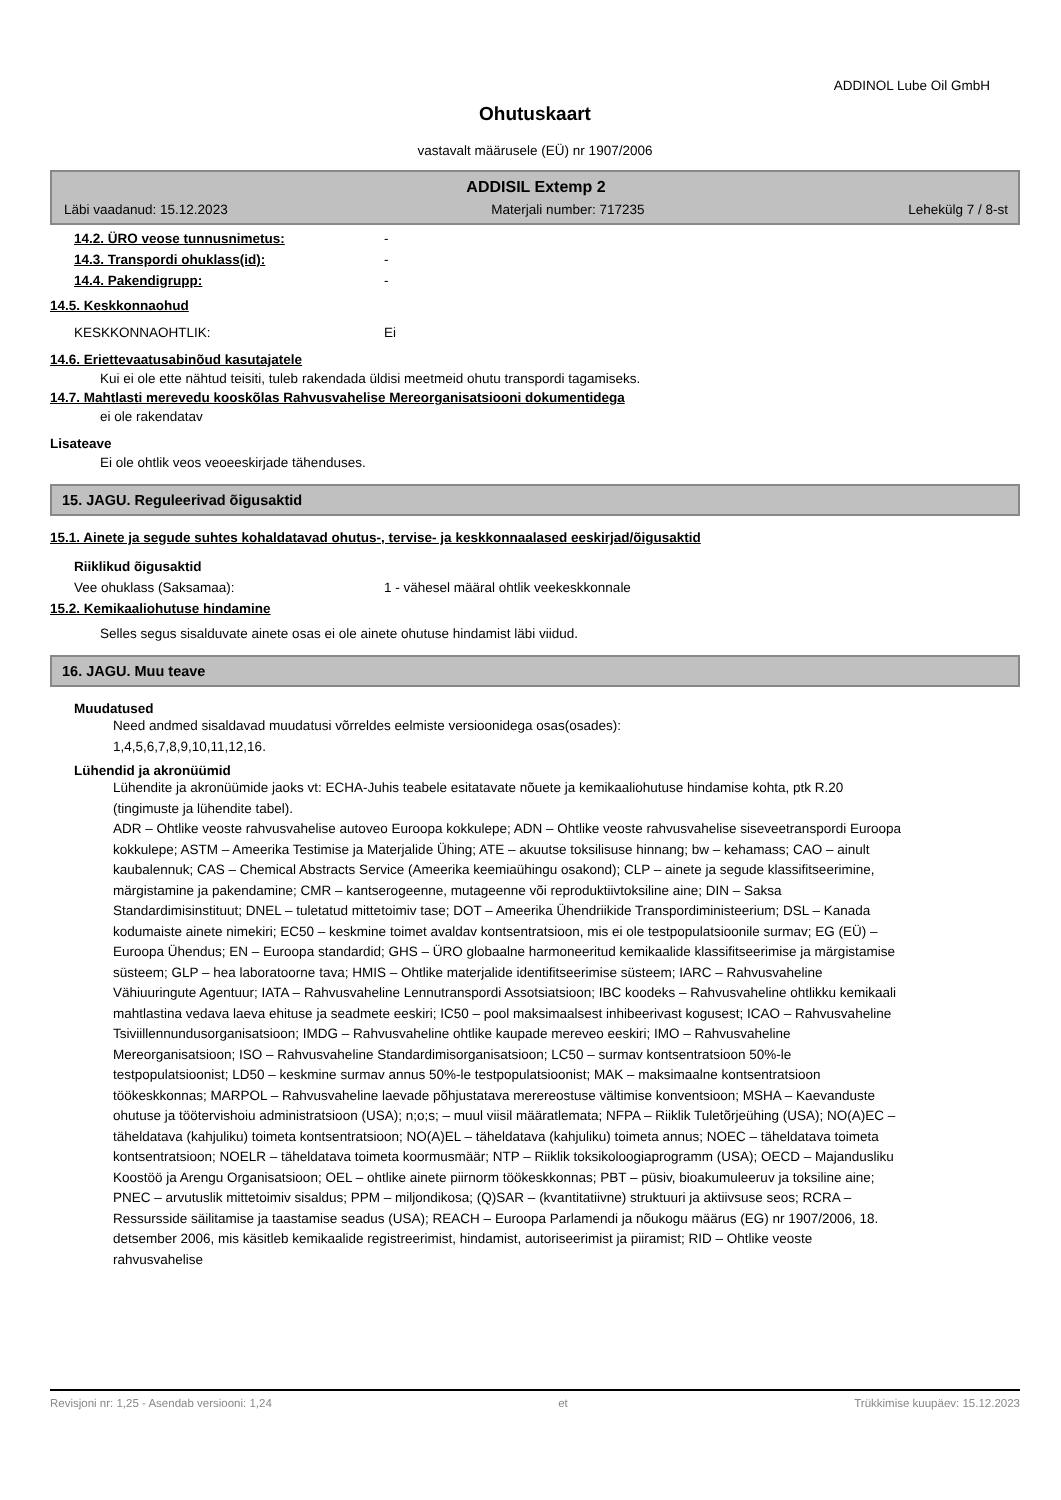ADDINOL Lube Oil GmbH
Ohutuskaart
vastavalt määrusele (EÜ) nr 1907/2006
ADDISIL Extemp 2
Läbi vaadanud: 15.12.2023 Materjali number: 717235 Lehekülg 7 / 8-st
14.2. ÜRO veose tunnusnimetus: -
14.3. Transpordi ohuklass(id): -
14.4. Pakendigrupp: -
14.5. Keskkonnaohud
KESKKONNAOHTLIK: Ei
14.6. Eriettevaatusabinõud kasutajatele
Kui ei ole ette nähtud teisiti, tuleb rakendada üldisi meetmeid ohutu transpordi tagamiseks.
14.7. Mahtlasti merevedu kooskõlas Rahvusvahelise Mereorganisatsiooni dokumentidega
ei ole rakendatav
Lisateave
Ei ole ohtlik veos veoeeskirjade tähenduses.
15. JAGU. Reguleerivad õigusaktid
15.1. Ainete ja segude suhtes kohaldatavad ohutus-, tervise- ja keskkonnaalased eeskirjad/õigusaktid
Riiklikud õigusaktid
Vee ohuklass (Saksamaa): 1 - vähesel määral ohtlik veekeskkonnale
15.2. Kemikaaliohutuse hindamine
Selles segus sisalduvate ainete osas ei ole ainete ohutuse hindamist läbi viidud.
16. JAGU. Muu teave
Muudatused
Need andmed sisaldavad muudatusi võrreldes eelmiste versioonidega osas(osades):
1,4,5,6,7,8,9,10,11,12,16.
Lühendid ja akronüümid
Lühendite ja akronüümide jaoks vt: ECHA-Juhis teabele esitatavate nõuete ja kemikaaliohutuse hindamise kohta, ptk R.20 (tingimuste ja lühendite tabel).
ADR – Ohtlike veoste rahvusvahelise autoveo Euroopa kokkulepe; ADN – Ohtlike veoste rahvusvahelise siseveetranspordi Euroopa kokkulepe; ASTM – Ameerika Testimise ja Materjalide Ühing; ATE – akuutse toksilisuse hinnang; bw – kehamass; CAO – ainult kaubalennuk; CAS – Chemical Abstracts Service (Ameerika keemiaühingu osakond); CLP – ainete ja segude klassifitseerimine, märgistamine ja pakendamine; CMR – kantserogeenne, mutageenne või reproduktiivtoksiline aine; DIN – Saksa Standardimisinstituut; DNEL – tuletatud mittetoimiv tase; DOT – Ameerika Ühendriikide Transpordiministeerium; DSL – Kanada kodumaiste ainete nimekiri; EC50 – keskmine toimet avaldav kontsentratsioon, mis ei ole testpopulatsioonile surmav; EG (EÜ) – Euroopa Ühendus; EN – Euroopa standardid; GHS – ÜRO globaalne harmoneeritud kemikaalide klassifitseerimise ja märgistamise süsteem; GLP – hea laboratoorne tava; HMIS – Ohtlike materjalide identifitseerimise süsteem; IARC – Rahvusvaheline Vähiuuringute Agentuur; IATA – Rahvusvaheline Lennutranspordi Assotsiatsioon; IBC koodeks – Rahvusvaheline ohtlikku kemikaali mahtlastina vedava laeva ehituse ja seadmete eeskiri; IC50 – pool maksimaalsest inhibeerivast kogusest; ICAO – Rahvusvaheline Tsiviillennundusorganisatsioon; IMDG – Rahvusvaheline ohtlike kaupade mereveo eeskiri; IMO – Rahvusvaheline Mereorganisatsioon; ISO – Rahvusvaheline Standardimisorganisatsioon; LC50 – surmav kontsentratsioon 50%-le testpopulatsioonist; LD50 – keskmine surmav annus 50%-le testpopulatsioonist; MAK – maksimaalne kontsentratsioon töökeskkonnas; MARPOL – Rahvusvaheline laevade põhjustatava merereostuse vältimise konventsioon; MSHA – Kaevanduste ohutuse ja töötervishoiu administratsioon (USA); n;o;s; – muul viisil määratlemata; NFPA – Riiklik Tuletõrjeühing (USA); NO(A)EC – täheldatava (kahjuliku) toimeta kontsentratsioon; NO(A)EL – täheldatava (kahjuliku) toimeta annus; NOEC – täheldatava toimeta kontsentratsioon; NOELR – täheldatava toimeta koormusmäär; NTP – Riiklik toksikoloogiaprogramm (USA); OECD – Majandusliku Koostöö ja Arengu Organisatsioon; OEL – ohtlike ainete piirnorm töökeskkonnas; PBT – püsiv, bioakumuleeruv ja toksiline aine; PNEC – arvutuslik mittetoimiv sisaldus; PPM – miljondikosa; (Q)SAR – (kvantitatiivne) struktuuri ja aktiivsuse seos; RCRA – Ressursside säilitamise ja taastamise seadus (USA); REACH – Euroopa Parlamendi ja nõukogu määrus (EG) nr 1907/2006, 18. detsember 2006, mis käsitleb kemikaalide registreerimist, hindamist, autoriseerimist ja piiramist; RID – Ohtlike veoste rahvusvahelise
Revisjoni nr: 1,25 - Asendab versiooni: 1,24 et Trükkimise kuupäev: 15.12.2023